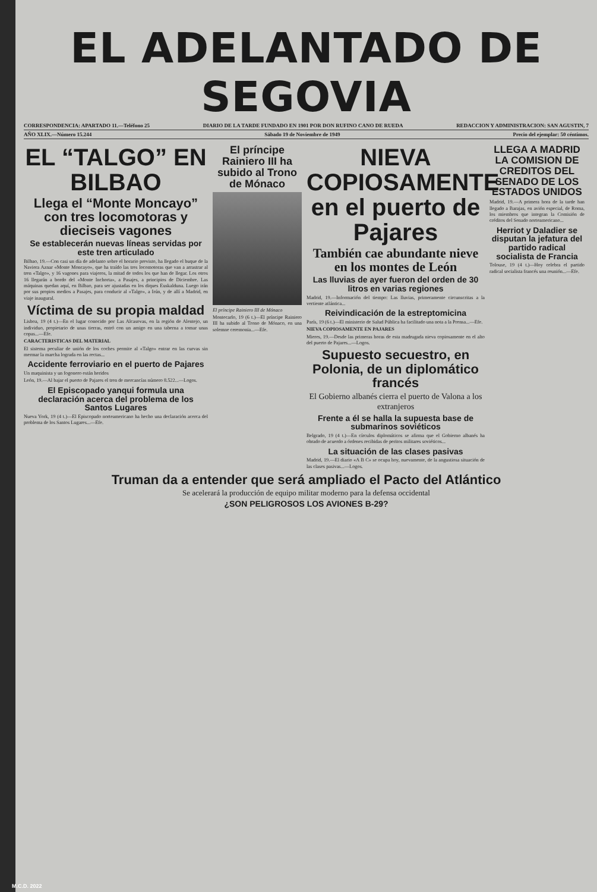EL ADELANTADO DE SEGOVIA
CORRESPONDENCIA: APARTADO 11.—Teléfono 25 DIARIO DE LA TARDE FUNDADO EN 1901 POR DON RUFINO CANO DE RUEDA REDACCION Y ADMINISTRACION: SAN AGUSTIN, 7
AÑO XLIX.—Número 15.244 Sábado 19 de Noviembre de 1949 Precio del ejemplar: 50 céntimos.
EL “TALGO” EN BILBAO
Llega el “Monte Moncayo” con tres locomotoras y dieciseis vagones
Se establecerán nuevas líneas servidas por este tren articulado
Bilbao, 19.—Con casi un día de adelanto sobre el horario previsto, ha llegado el buque de la Naviera Aznar «Monte Moncayo», que ha traído las tres locomotoras que van a arrastrar al tren «Talgo», y 16 vagones para viajeros, la mitad de todos los que han de llegar. Los otros 16 llegarán a bordo del «Monte Inchorta», a Pasajes, a principios de Diciembre. Las máquinas quedan aquí, en Bilbao, para ser ajustadas en los diques Euskalduna. Luego irán por sus propios medios a Pasajes, para conducir al «Talgo», a Irún, y de allí a Madrid, en viaje inaugural.
Víctima de su propia maldad
Lisboa, 19 (4 t.)—En el lugar conocido por Las Alcasovas, en la región de Alentejo, un individuo, propietario de unas tierras, entró con un amigo en una taberna a tomar unas copas...—Efe.
CARACTERISTICAS DEL MATERIAL
El sistema peculiar de unión de los coches permite al «Talgo» entrar en las curvas sin mermar la marcha lograda en las rectas...
Accidente ferroviario en el puerto de Pajares
Un maquinista y un fogonero están heridos
León, 19.—Al bajar el puerto de Pajares el tren de mercancías número 8.522...—Logos.
El Episcopado yanqui formula una declaración acerca del problema de los Santos Lugares
Nueva York, 19 (4 t.)—El Episcopado norteamericano ha hecho una declaración acerca del problema de los Santos Lugares...—Efe.
El príncipe Rainiero III ha subido al Trono de Mónaco
El príncipe Rainiero III de Mónaco
Montecarlo, 19 (6 t.)—El príncipe Rainiero III ha subido al Trono de Mónaco, en una solemne ceremonia...—Efe.
NIEVA COPIOSAMENTE en el puerto de Pajares
También cae abundante nieve en los montes de León
Las lluvias de ayer fueron del orden de 30 litros en varias regiones
Madrid, 19.—Información del tiempo: Las lluvias, primeramente circunscritas a la vertiente atlántica...
Reivindicación de la estreptomicina
París, 19 (6 t.)—El ministerio de Salud Pública ha facilitado una nota a la Prensa...—Efe.
NIEVA COPIOSAMENTE EN PAJARES
Mieres, 19.—Desde las primeras horas de esta madrugada nieva copiosamente en el alto del puerto de Pajares...—Logos.
Supuesto secuestro, en Polonia, de un diplomático francés
El Gobierno albanés cierra el puerto de Valona a los extranjeros
Frente a él se halla la supuesta base de submarinos soviéticos
Belgrado, 19 (4 t.)—En círculos diplomáticos se afirma que el Gobierno albanés ha obrado de acuerdo a órdenes recibidas de peritos militares soviéticos...
La situación de las clases pasivas
Madrid, 19.—El diario «A B C» se ocupa hoy, nuevamente, de la angustiosa situación de las clases pasivas...—Logos.
LLEGA A MADRID LA COMISION DE CREDITOS DEL SENADO DE LOS ESTADOS UNIDOS
Madrid, 19.—A primera hora de la tarde han llegado a Barajas, en avión especial, de Roma, los miembros que integran la Comisión de créditos del Senado norteamericano...
Herriot y Daladier se disputan la jefatura del partido radical socialista de Francia
Tolouse, 19 (4 t.)—Hoy celebra el partido radical socialista francés una reunión...—Efe.
Truman da a entender que será ampliado el Pacto del Atlántico
Se acelerará la producción de equipo militar moderno para la defensa occidental
¿SON PELIGROSOS LOS AVIONES B-29?
M.C.D. 2022